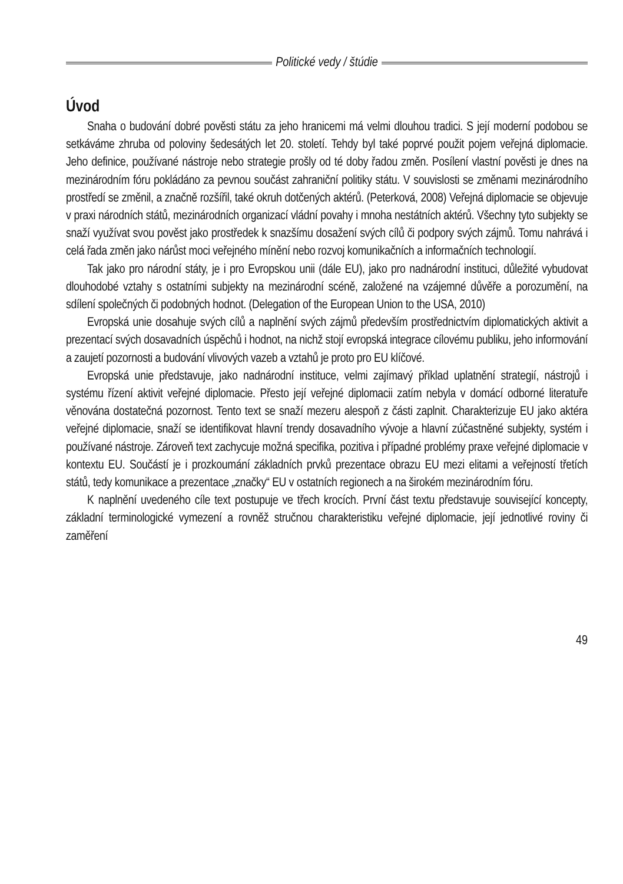Politické vedy / štúdie
Úvod
Snaha o budování dobré pověsti státu za jeho hranicemi má velmi dlouhou tradici. S její moderní podobou se setkáváme zhruba od poloviny šedesátých let 20. století. Tehdy byl také poprvé použit pojem veřejná diplomacie. Jeho definice, používané nástroje nebo strategie prošly od té doby řadou změn. Posílení vlastní pověsti je dnes na mezinárodním fóru pokládáno za pevnou součást zahraniční politiky státu. V souvislosti se změnami mezinárodního prostředí se změnil, a značně rozšířil, také okruh dotčených aktérů. (Peterková, 2008) Veřejná diplomacie se objevuje v praxi národních států, mezinárodních organizací vládní povahy i mnoha nestátních aktérů. Všechny tyto subjekty se snaží využívat svou pověst jako prostředek k snazšímu dosažení svých cílů či podpory svých zájmů. Tomu nahrává i celá řada změn jako nárůst moci veřejného mínění nebo rozvoj komunikačních a informačních technologií.
Tak jako pro národní státy, je i pro Evropskou unii (dále EU), jako pro nadnárodní instituci, důležité vybudovat dlouhodobé vztahy s ostatními subjekty na mezinárodní scéně, založené na vzájemné důvěře a porozumění, na sdílení společných či podobných hodnot. (Delegation of the European Union to the USA, 2010)
Evropská unie dosahuje svých cílů a naplnění svých zájmů především prostřednictvím diplomatických aktivit a prezentací svých dosavadních úspěchů i hodnot, na nichž stojí evropská integrace cílovému publiku, jeho informování a zaujetí pozornosti a budování vlivových vazeb a vztahů je proto pro EU klíčové.
Evropská unie představuje, jako nadnárodní instituce, velmi zajímavý příklad uplatnění strategií, nástrojů i systému řízení aktivit veřejné diplomacie. Přesto její veřejné diplomacii zatím nebyla v domácí odborné literatuře věnována dostatečná pozornost. Tento text se snaží mezeru alespoň z části zaplnit. Charakterizuje EU jako aktéra veřejné diplomacie, snaží se identifikovat hlavní trendy dosavadního vývoje a hlavní zúčastněné subjekty, systém i používané nástroje. Zároveň text zachycuje možná specifika, pozitiva i případné problémy praxe veřejné diplomacie v kontextu EU. Součástí je i prozkoumání základních prvků prezentace obrazu EU mezi elitami a veřejností třetích států, tedy komunikace a prezentace „značky“ EU v ostatních regionech a na širokém mezinárodním fóru.
K naplnění uvedeného cíle text postupuje ve třech krocích. První část textu představuje související koncepty, základní terminologické vymezení a rovněž stručnou charakteristiku veřejné diplomacie, její jednotlivé roviny či zaměření
49